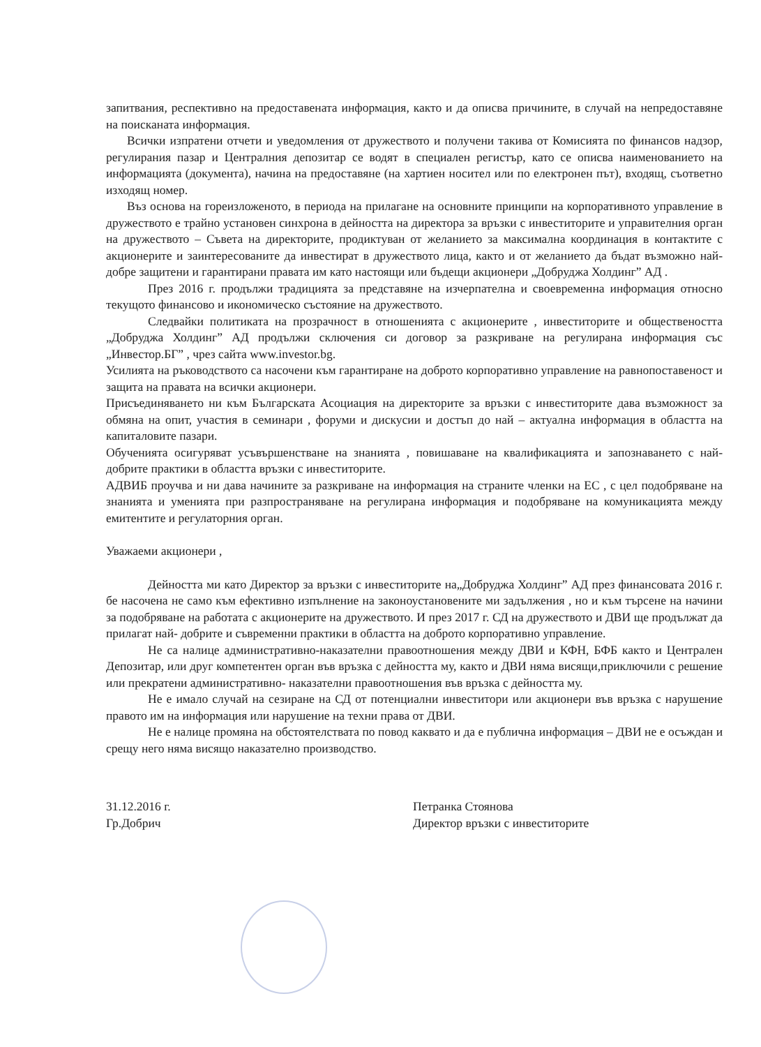запитвания, респективно на предоставената информация, както и да описва причините, в случай на непредоставяне на поисканата информация.
Всички изпратени отчети и уведомления от дружеството и получени такива от Комисията по финансов надзор, регулирания пазар и Централния депозитар се водят в специален регистър, като се описва наименованието на информацията (документа), начина на предоставяне (на хартиен носител или по електронен път), входящ, съответно изходящ номер.
Въз основа на гореизложеното, в периода на прилагане на основните принципи на корпоративното управление в дружеството е трайно установен синхрона в дейността на директора за връзки с инвеститорите и управителния орган на дружеството – Съвета на директорите, продиктуван от желанието за максимална координация в контактите с акционерите и заинтересованите да инвестират в дружеството лица, както и от желанието да бъдат възможно най-добре защитени и гарантирани правата им като настоящи или бъдещи акционери „Добруджа Холдинг” АД .
През 2016 г. продължи традицията за представяне на изчерпателна и своевременна информация относно текущото финансово и икономическо състояние на дружеството.
Следвайки политиката на прозрачност в отношенията с акционерите , инвеститорите и обществеността „Добруджа Холдинг” АД продължи сключения си договор за разкриване на регулирана информация със „Инвестор.БГ” , чрез сайта www.investor.bg.
Усилията на ръководството са насочени към гарантиране на доброто корпоративно управление на равнопоставеност и защита на правата на всички акционери.
Присъединяването ни към Българската Асоциация на директорите за връзки с инвеститорите дава възможност за обмяна на опит, участия в семинари , форуми и дискусии и достъп до най – актуална информация в областта на капиталовите пазари.
Обученията осигуряват усъвършенстване на знанията , повишаване на квалификацията и запознаването с най-добрите практики в областта връзки с инвеститорите.
АДВИБ проучва и ни дава начините за разкриване на информация на страните членки на ЕС , с цел подобряване на знанията и уменията при разпространяване на регулирана информация и подобряване на комуникацията между емитентите и регулаторния орган.
Уважаеми акционери ,
Дейността ми като Директор за връзки с инвеститорите на„Добруджа Холдинг” АД през финансовата 2016 г. бе насочена не само към ефективно изпълнение на законоустановените ми задължения , но и към търсене на начини за подобряване на работата с акционерите на дружеството. И през 2017 г. СД на дружеството и ДВИ ще продължат да прилагат най- добрите и съвременни практики в областта на доброто корпоративно управление.
Не са налице административно-наказателни правоотношения между ДВИ и КФН, БФБ както и Централен Депозитар, или друг компетентен орган във връзка с дейността му, както и ДВИ няма висящи,приключили с решение или прекратени административно- наказателни правоотношения във връзка с дейността му.
Не е имало случай на сезиране на СД от потенциални инвеститори или акционери във връзка с нарушение правото им на информация или нарушение на техни права от ДВИ.
Не е налице промяна на обстоятелствата по повод каквато и да е публична информация – ДВИ не е осъждан и срещу него няма висящо наказателно производство.
31.12.2016 г.
Гр.Добрич
Петранка Стоянова
Директор връзки с инвеститорите